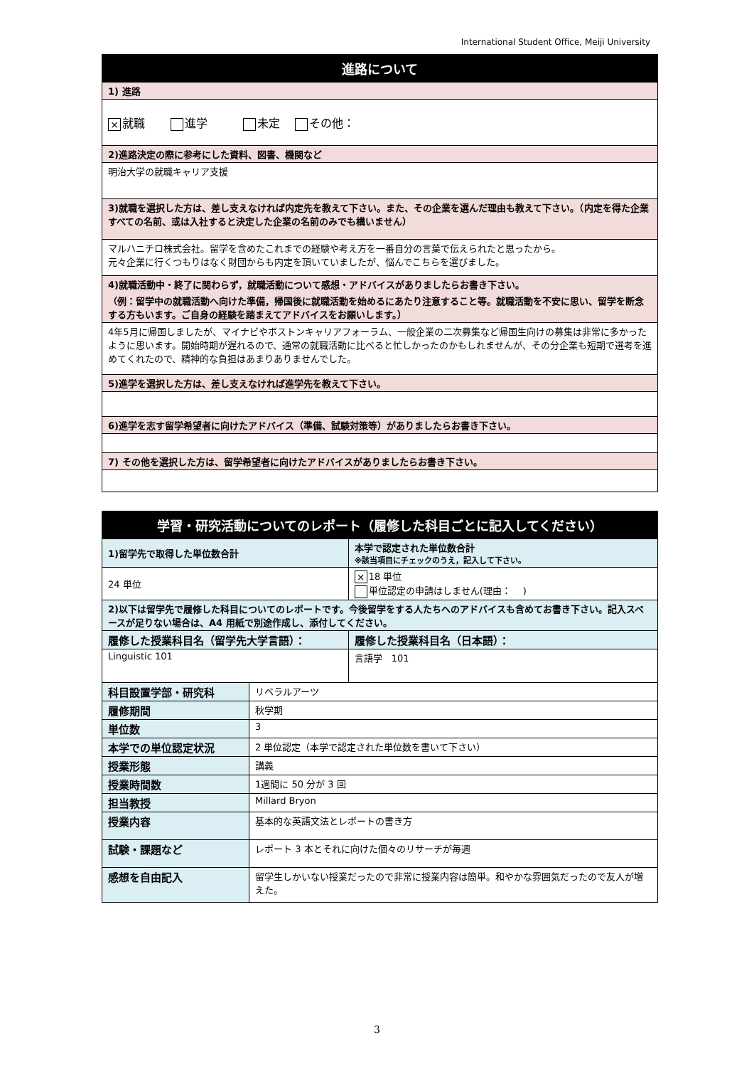International Student Office, Meiji University
| 進路について |
| 1) 進路 |
| × 就職 進学 未定 その他： |
| 2)進路決定の際に参考にした資料、図書、機関など |
| 明治大学の就職キャリア支援 |
| 3)就職を選択した方は、差し支えなければ内定先を教えて下さい。また、その企業を選んだ理由も教えて下さい。（内定を得た企業すべての名前、或は入社すると決定した企業の名前のみでも構いません） |
| マルハニチロ株式会社。留学を含めたこれまでの経験や考え方を一番自分の言葉で伝えられたと思ったから。 元々企業に行くつもりはなく財団からも内定を頂いていましたが、悩んでこちらを選びました。 |
| 4)就職活動中・終了に関わらず，就職活動について感想・アドバイスがありましたらお書き下さい。 （例：留学中の就職活動へ向けた準備，帰国後に就職活動を始めるにあたり注意すること等。就職活動を不安に思い、留学を断念する方もいます。ご自身の経験を踏まえてアドバイスをお願いします。） |
| 4年5月に帰国しましたが、マイナビやボストンキャリアフォーラム、一般企業の二次募集など帰国生向けの募集は非常に多かったように思います。開始時期が遅れるので、通常の就職活動に比べると忙しかったのかもしれませんが、その分企業も短期で選考を進めてくれたので、精神的な負担はあまりありませんでした。 |
| 5)進学を選択した方は、差し支えなければ進学先を教えて下さい。 |
| 6)進学を志す留学希望者に向けたアドバイス（準備、試験対策等）がありましたらお書き下さい。 |
| 7) その他を選択した方は、留学希望者に向けたアドバイスがありましたらお書き下さい。 |
| 学習・研究活動についてのレポート（履修した科目ごとに記入してください） | | |
| 1)留学先で取得した単位数合計 | | 本学で認定された単位数合計 ※該当項目にチェックのうえ，記入して下さい。 |
| 24 単位 | | × 18 単位 単位認定の申請はしません(理由： ) |
| 2)以下は留学先で履修した科目についてのレポートです。今後留学をする人たちへのアドバイスも含めてお書き下さい。記入スペースが足りない場合は、A4 用紙で別途作成し、添付してください。 | | |
| 履修した授業科目名（留学先大学言語）： | | 履修した授業科目名（日本語）： |
| Linguistic 101 | | 言語学 101 |
| 科目設置学部・研究科 | リベラルアーツ | |
| 履修期間 | 秋学期 | |
| 単位数 | 3 | |
| 本学での単位認定状況 | 2 単位認定（本学で認定された単位数を書いて下さい） | |
| 授業形態 | 講義 | |
| 授業時間数 | 1週間に 50 分が 3 回 | |
| 担当教授 | Millard Bryon | |
| 授業内容 | 基本的な英語文法とレポートの書き方 | |
| 試験・課題など | レポート 3 本とそれに向けた個々のリサーチが毎週 | |
| 感想を自由記入 | 留学生しかいない授業だったので非常に授業内容は簡単。和やかな雰囲気だったので友人が増えた。 | |
3